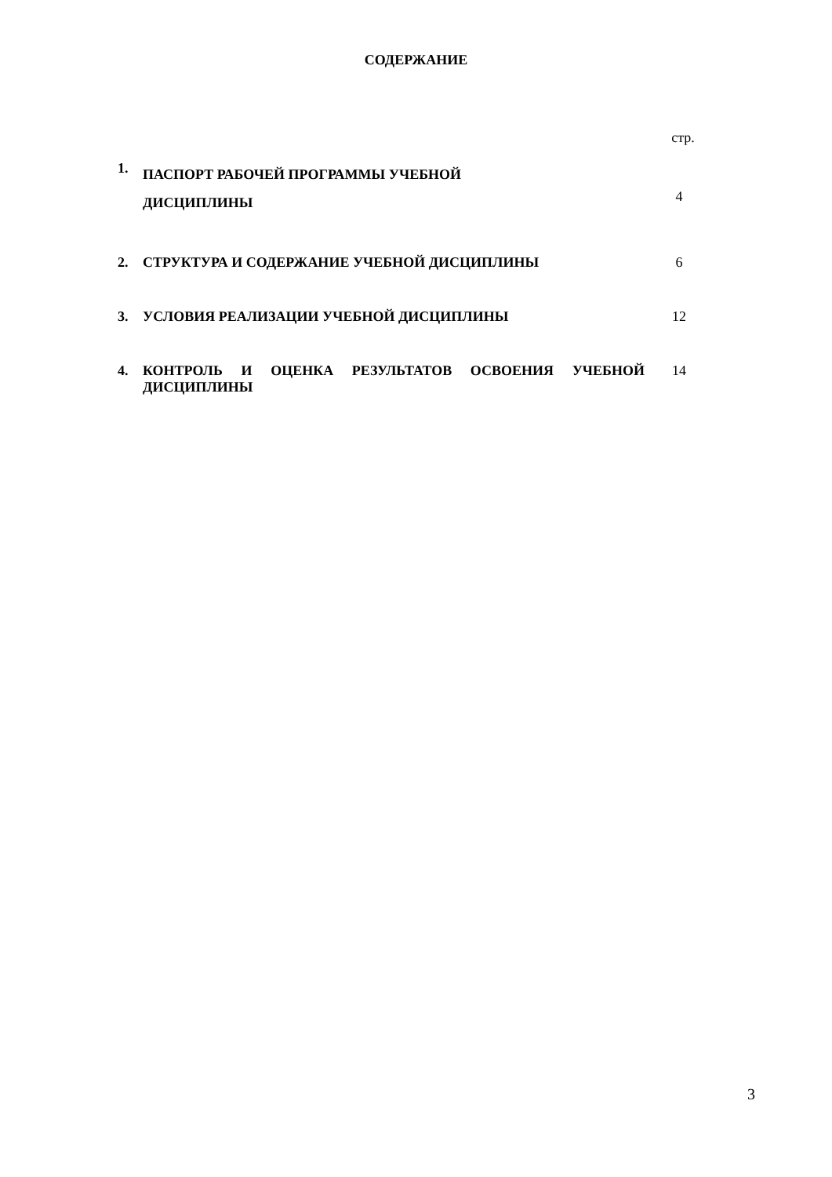СОДЕРЖАНИЕ
| | | стр. |
| 1. | ПАСПОРТ РАБОЧЕЙ ПРОГРАММЫ УЧЕБНОЙ ДИСЦИПЛИНЫ | 4 |
| 2. | СТРУКТУРА И СОДЕРЖАНИЕ УЧЕБНОЙ ДИСЦИПЛИНЫ | 6 |
| 3. | УСЛОВИЯ РЕАЛИЗАЦИИ УЧЕБНОЙ ДИСЦИПЛИНЫ | 12 |
| 4. | КОНТРОЛЬ И ОЦЕНКА РЕЗУЛЬТАТОВ ОСВОЕНИЯ УЧЕБНОЙ ДИСЦИПЛИНЫ | 14 |
3